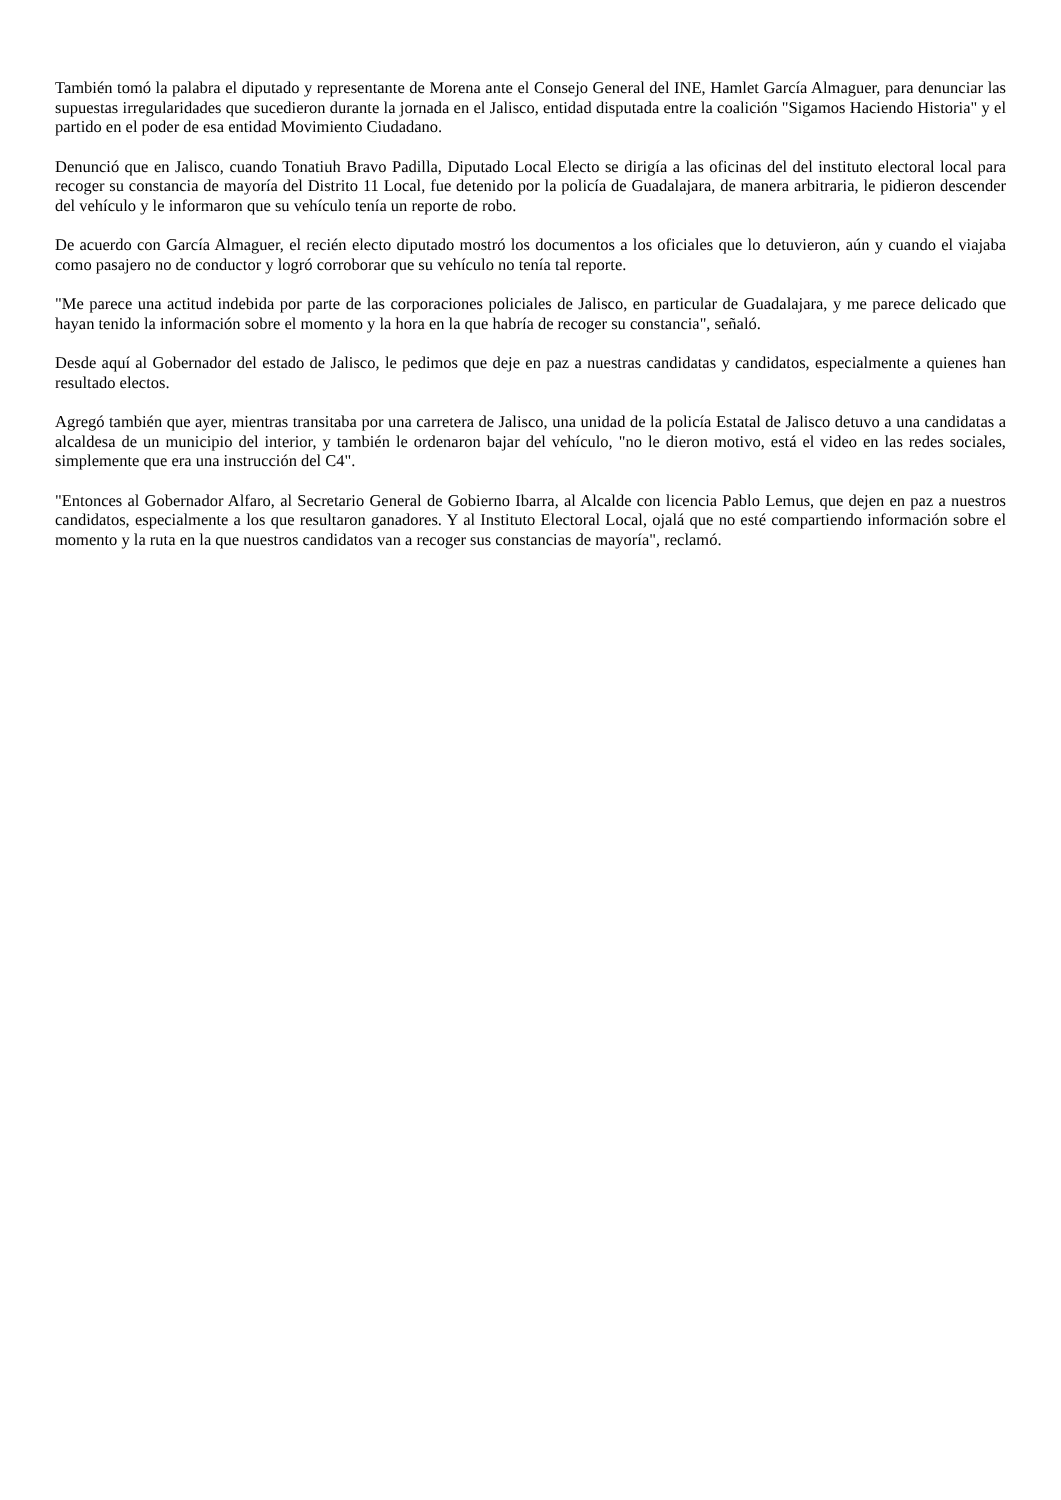También tomó la palabra el diputado y representante de Morena ante el Consejo General del INE, Hamlet García Almaguer, para denunciar las supuestas irregularidades que sucedieron durante la jornada en el Jalisco, entidad disputada entre la coalición "Sigamos Haciendo Historia" y el partido en el poder de esa entidad Movimiento Ciudadano.
Denunció que en Jalisco, cuando Tonatiuh Bravo Padilla, Diputado Local Electo se dirigía a las oficinas del del instituto electoral local para recoger su constancia de mayoría del Distrito 11 Local, fue detenido por la policía de Guadalajara, de manera arbitraria, le pidieron descender del vehículo y le informaron que su vehículo tenía un reporte de robo.
De acuerdo con García Almaguer, el recién electo diputado mostró los documentos a los oficiales que lo detuvieron, aún y cuando el viajaba como pasajero no de conductor y logró corroborar que su vehículo no tenía tal reporte.
"Me parece una actitud indebida por parte de las corporaciones policiales de Jalisco, en particular de Guadalajara, y me parece delicado que hayan tenido la información sobre el momento y la hora en la que habría de recoger su constancia", señaló.
Desde aquí al Gobernador del estado de Jalisco, le pedimos que deje en paz a nuestras candidatas y candidatos, especialmente a quienes han resultado electos.
Agregó también que ayer, mientras transitaba por una carretera de Jalisco, una unidad de la policía Estatal de Jalisco detuvo a una candidatas a alcaldesa de un municipio del interior, y también le ordenaron bajar del vehículo, "no le dieron motivo, está el video en las redes sociales, simplemente que era una instrucción del C4".
"Entonces al Gobernador Alfaro, al Secretario General de Gobierno Ibarra, al Alcalde con licencia Pablo Lemus, que dejen en paz a nuestros candidatos, especialmente a los que resultaron ganadores. Y al Instituto Electoral Local, ojalá que no esté compartiendo información sobre el momento y la ruta en la que nuestros candidatos van a recoger sus constancias de mayoría", reclamó.